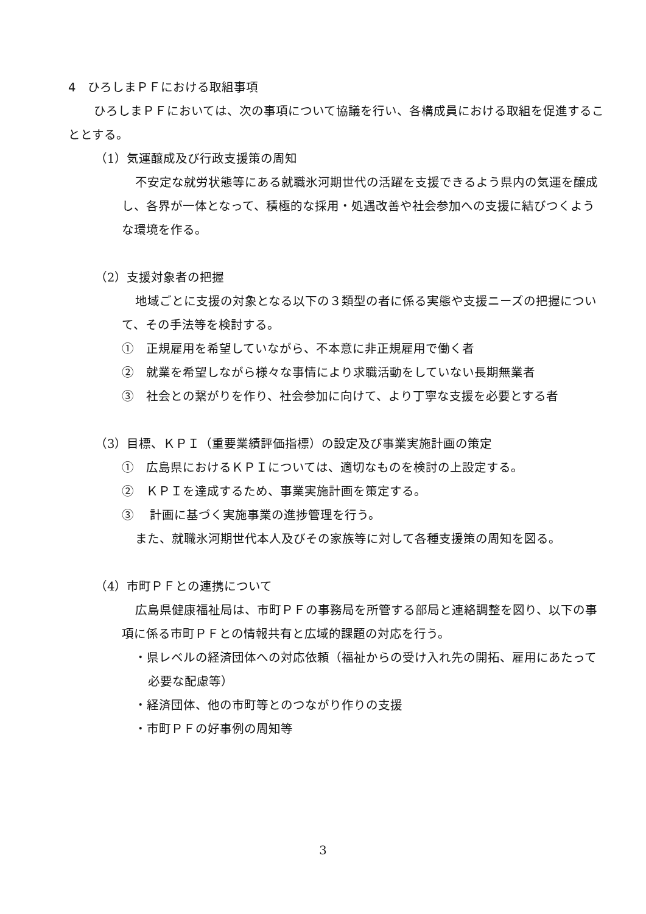4　ひろしまＰＦにおける取組事項
　ひろしまＰＦにおいては、次の事項について協議を行い、各構成員における取組を促進することとする。
（1）気運醸成及び行政支援策の周知
不安定な就労状態等にある就職氷河期世代の活躍を支援できるよう県内の気運を醸成し、各界が一体となって、積極的な採用・処遇改善や社会参加への支援に結びつくような環境を作る。
（2）支援対象者の把握
地域ごとに支援の対象となる以下の３類型の者に係る実態や支援ニーズの把握について、その手法等を検討する。
①　正規雇用を希望していながら、不本意に非正規雇用で働く者
②　就業を希望しながら様々な事情により求職活動をしていない長期無業者
③　社会との繋がりを作り、社会参加に向けて、より丁寧な支援を必要とする者
（3）目標、ＫＰＩ（重要業績評価指標）の設定及び事業実施計画の策定
①　広島県におけるＫＰＩについては、適切なものを検討の上設定する。
②　ＫＰＩを達成するため、事業実施計画を策定する。
③　 計画に基づく実施事業の進捗管理を行う。
また、就職氷河期世代本人及びその家族等に対して各種支援策の周知を図る。
（4）市町ＰＦとの連携について
広島県健康福祉局は、市町ＰＦの事務局を所管する部局と連絡調整を図り、以下の事項に係る市町ＰＦとの情報共有と広域的課題の対応を行う。
・県レベルの経済団体への対応依頼（福祉からの受け入れ先の開拓、雇用にあたって必要な配慮等）
・経済団体、他の市町等とのつながり作りの支援
・市町ＰＦの好事例の周知等
3